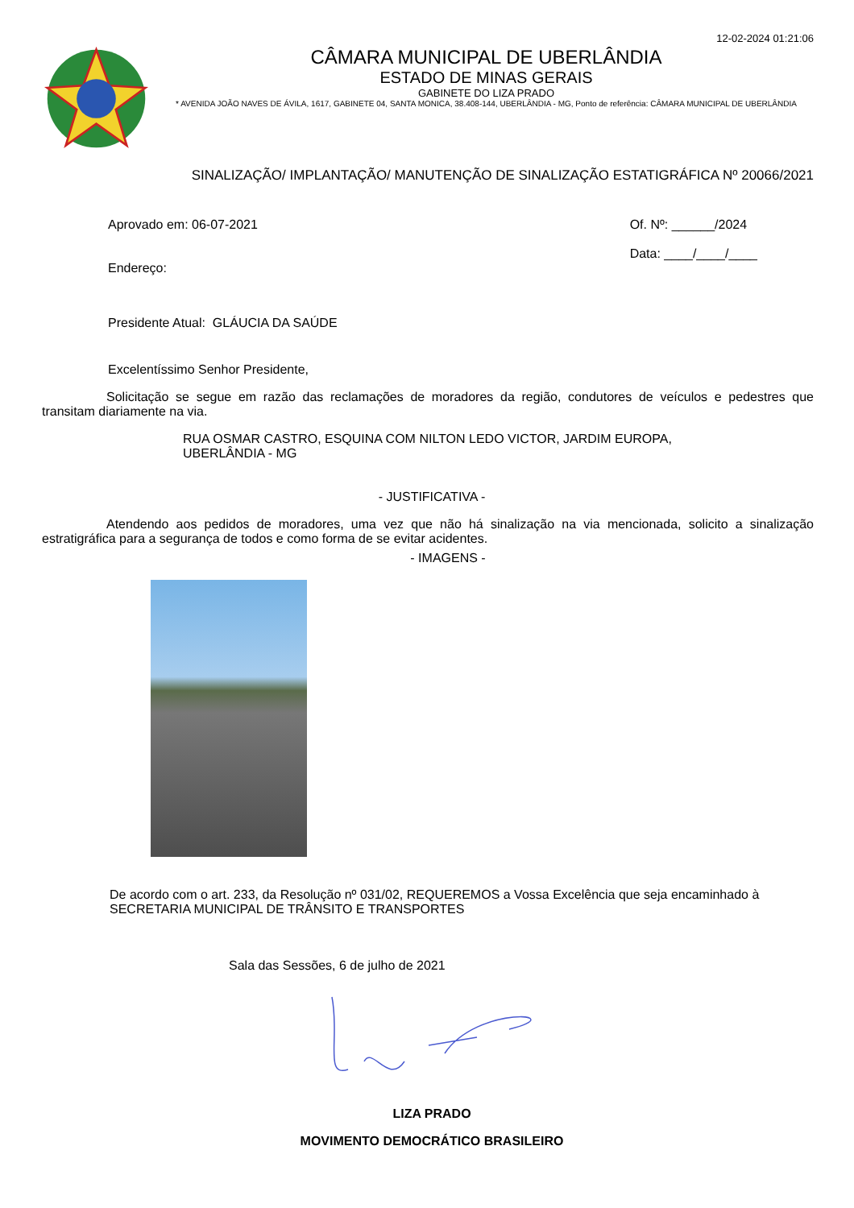12-02-2024 01:21:06
CÂMARA MUNICIPAL DE UBERLÂNDIA
ESTADO DE MINAS GERAIS
GABINETE DO LIZA PRADO
* AVENIDA JOÃO NAVES DE ÁVILA, 1617, GABINETE 04, SANTA MONICA, 38.408-144, UBERLÂNDIA - MG, Ponto de referência: CÂMARA MUNICIPAL DE UBERLÂNDIA
SINALIZAÇÃO/ IMPLANTAÇÃO/ MANUTENÇÃO DE SINALIZAÇÃO ESTATIGRÁFICA Nº 20066/2021
Aprovado em: 06-07-2021 Of. Nº: ______/2024
Data: ____/____/____
Endereço:
Presidente Atual: GLÁUCIA DA SAÚDE
Excelentíssimo Senhor Presidente,
Solicitação se segue em razão das reclamações de moradores da região, condutores de veículos e pedestres que transitam diariamente na via.
RUA OSMAR CASTRO, ESQUINA COM NILTON LEDO VICTOR, JARDIM EUROPA,
UBERLÂNDIA - MG
- JUSTIFICATIVA -
Atendendo aos pedidos de moradores, uma vez que não há sinalização na via mencionada, solicito a sinalização estratigráfica para a segurança de todos e como forma de se evitar acidentes.
- IMAGENS -
De acordo com o art. 233, da Resolução nº 031/02, REQUEREMOS a Vossa Excelência que seja encaminhado à SECRETARIA MUNICIPAL DE TRÂNSITO E TRANSPORTES
Sala das Sessões, 6 de julho de 2021
LIZA PRADO
MOVIMENTO DEMOCRÁTICO BRASILEIRO